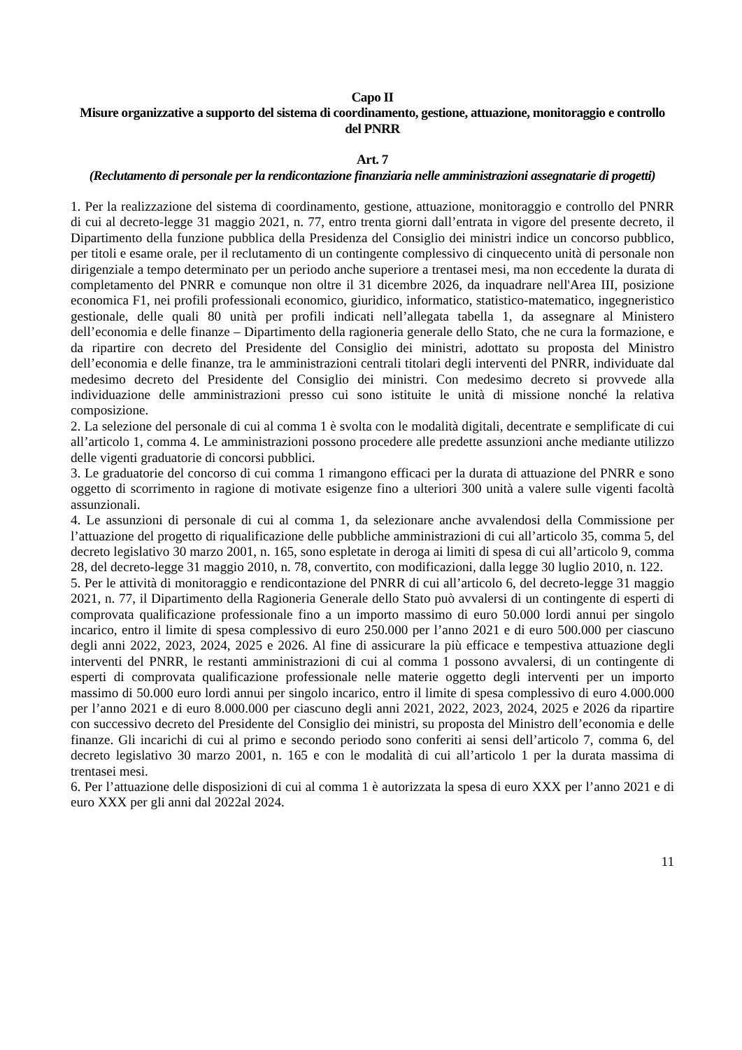Capo II
Misure organizzative a supporto del sistema di coordinamento, gestione, attuazione, monitoraggio e controllo del PNRR
Art. 7
(Reclutamento di personale per la rendicontazione finanziaria nelle amministrazioni assegnatarie di progetti)
1. Per la realizzazione del sistema di coordinamento, gestione, attuazione, monitoraggio e controllo del PNRR di cui al decreto-legge 31 maggio 2021, n. 77, entro trenta giorni dall’entrata in vigore del presente decreto, il Dipartimento della funzione pubblica della Presidenza del Consiglio dei ministri indice un concorso pubblico, per titoli e esame orale, per il reclutamento di un contingente complessivo di cinquecento unità di personale non dirigenziale a tempo determinato per un periodo anche superiore a trentasei mesi, ma non eccedente la durata di completamento del PNRR e comunque non oltre il 31 dicembre 2026, da inquadrare nell'Area III, posizione economica F1, nei profili professionali economico, giuridico, informatico, statistico-matematico, ingegneristico gestionale, delle quali 80 unità per profili indicati nell’allegata tabella 1, da assegnare al Ministero dell’economia e delle finanze – Dipartimento della ragioneria generale dello Stato, che ne cura la formazione, e da ripartire con decreto del Presidente del Consiglio dei ministri, adottato su proposta del Ministro dell’economia e delle finanze, tra le amministrazioni centrali titolari degli interventi del PNRR, individuate dal medesimo decreto del Presidente del Consiglio dei ministri. Con medesimo decreto si provvede alla individuazione delle amministrazioni presso cui sono istituite le unità di missione nonché la relativa composizione.
2. La selezione del personale di cui al comma 1 è svolta con le modalità digitali, decentrate e semplificate di cui all’articolo 1, comma 4. Le amministrazioni possono procedere alle predette assunzioni anche mediante utilizzo delle vigenti graduatorie di concorsi pubblici.
3. Le graduatorie del concorso di cui comma 1 rimangono efficaci per la durata di attuazione del PNRR e sono oggetto di scorrimento in ragione di motivate esigenze fino a ulteriori 300 unità a valere sulle vigenti facoltà assunzionali.
4. Le assunzioni di personale di cui al comma 1, da selezionare anche avvalendosi della Commissione per l’attuazione del progetto di riqualificazione delle pubbliche amministrazioni di cui all’articolo 35, comma 5, del decreto legislativo 30 marzo 2001, n. 165, sono espletate in deroga ai limiti di spesa di cui all’articolo 9, comma 28, del decreto-legge 31 maggio 2010, n. 78, convertito, con modificazioni, dalla legge 30 luglio 2010, n. 122.
5. Per le attività di monitoraggio e rendicontazione del PNRR di cui all’articolo 6, del decreto-legge 31 maggio 2021, n. 77, il Dipartimento della Ragioneria Generale dello Stato può avvalersi di un contingente di esperti di comprovata qualificazione professionale fino a un importo massimo di euro 50.000 lordi annui per singolo incarico, entro il limite di spesa complessivo di euro 250.000 per l’anno 2021 e di euro 500.000 per ciascuno degli anni 2022, 2023, 2024, 2025 e 2026. Al fine di assicurare la più efficace e tempestiva attuazione degli interventi del PNRR, le restanti amministrazioni di cui al comma 1 possono avvalersi, di un contingente di esperti di comprovata qualificazione professionale nelle materie oggetto degli interventi per un importo massimo di 50.000 euro lordi annui per singolo incarico, entro il limite di spesa complessivo di euro 4.000.000 per l’anno 2021 e di euro 8.000.000 per ciascuno degli anni 2021, 2022, 2023, 2024, 2025 e 2026 da ripartire con successivo decreto del Presidente del Consiglio dei ministri, su proposta del Ministro dell’economia e delle finanze. Gli incarichi di cui al primo e secondo periodo sono conferiti ai sensi dell’articolo 7, comma 6, del decreto legislativo 30 marzo 2001, n. 165 e con le modalità di cui all’articolo 1 per la durata massima di trentasei mesi.
6. Per l’attuazione delle disposizioni di cui al comma 1 è autorizzata la spesa di euro XXX per l’anno 2021 e di euro XXX per gli anni dal 2022al 2024.
11